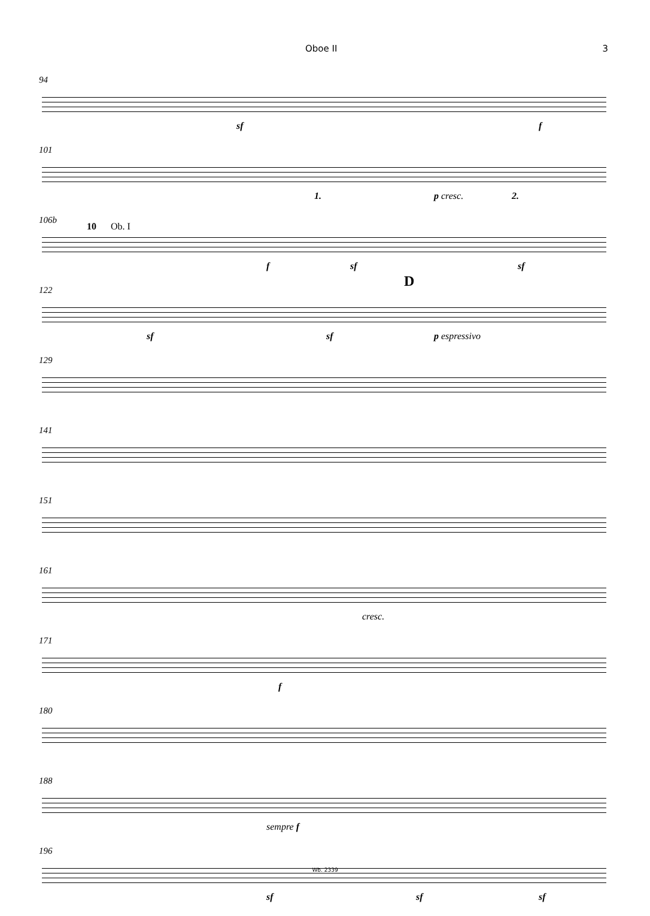Oboe II 3
94
sf f
101
1. 2. p cresc.
106b
10 Ob. I
f sf sf
122
D
sf sf p espressivo
129
141
151
161
cresc.
171
f
180
188
sempre f
196
sf sf sf
Wb. 2339